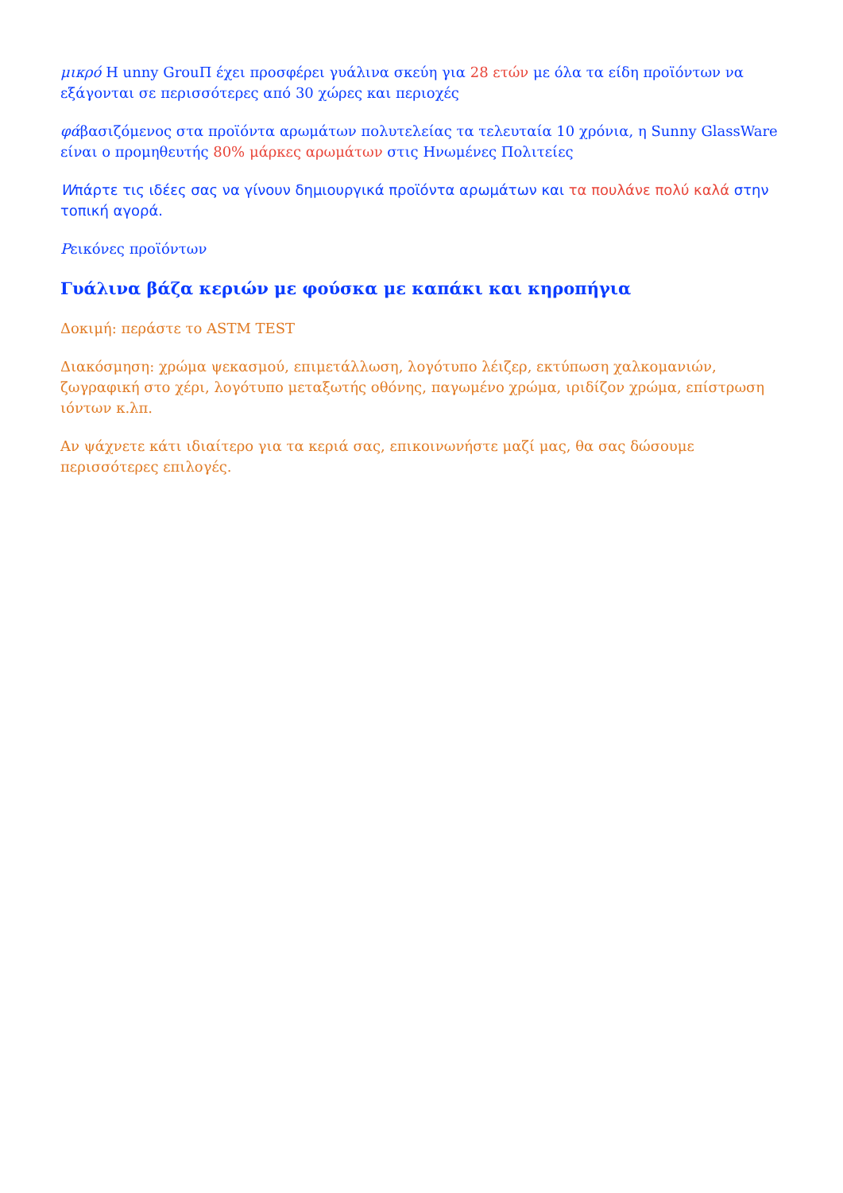μικρό H unny GrouΠ έχει προσφέρει γυάλινα σκεύη για 28 ετών με όλα τα είδη προϊόντων να εξάγονται σε περισσότερες από 30 χώρες και περιοχές
φάβασιζόμενος στα προϊόντα αρωμάτων πολυτελείας τα τελευταία 10 χρόνια, η Sunny GlassWare είναι ο προμηθευτής 80% μάρκες αρωμάτων στις Ηνωμένες Πολιτείες
Wπάρτε τις ιδέες σας να γίνουν δημιουργικά προϊόντα αρωμάτων και τα πουλάνε πολύ καλά στην τοπική αγορά.
Pεικόνες προϊόντων
Γυάλινα βάζα κεριών με φούσκα με καπάκι και κηροπήγια
Δοκιμή: περάστε το ASTM TEST
Διακόσμηση: χρώμα ψεκασμού, επιμετάλλωση, λογότυπο λέιζερ, εκτύπωση χαλκομανιών, ζωγραφική στο χέρι, λογότυπο μεταξωτής οθόνης, παγωμένο χρώμα, ιριδίζον χρώμα, επίστρωση ιόντων κ.λπ.
Αν ψάχνετε κάτι ιδιαίτερο για τα κεριά σας, επικοινωνήστε μαζί μας, θα σας δώσουμε περισσότερες επιλογές.